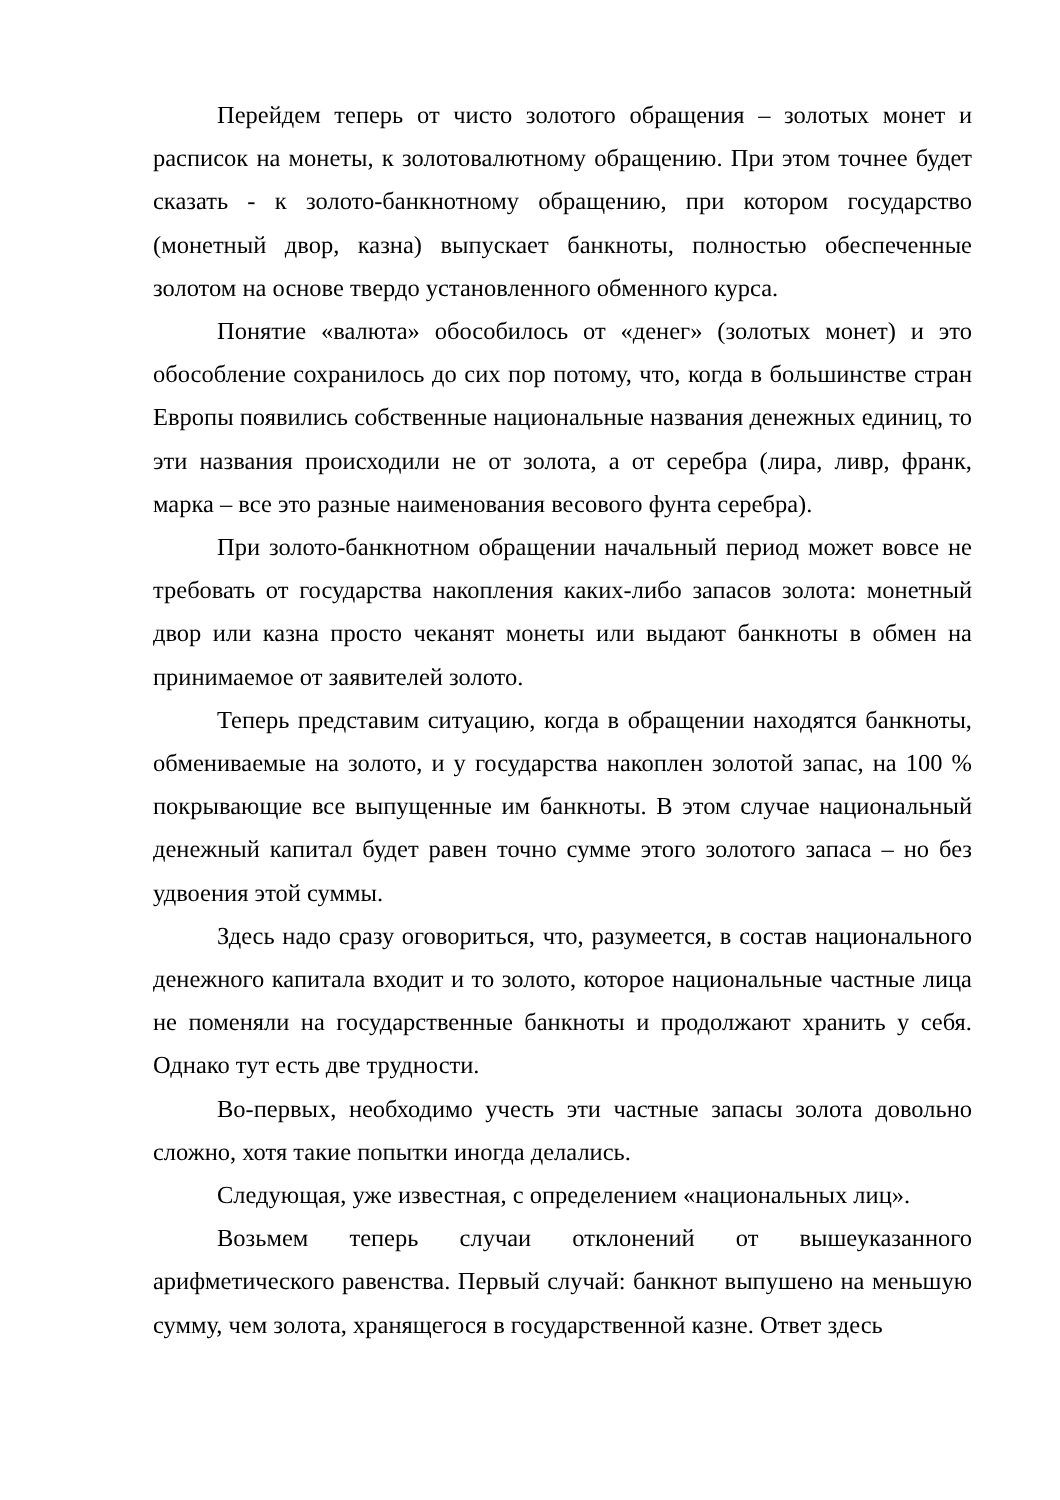Перейдем теперь от чисто золотого обращения – золотых монет и расписок на монеты, к золотовалютному обращению. При этом точнее будет сказать - к золото-банкнотному обращению, при котором государство (монетный двор, казна) выпускает банкноты, полностью обеспеченные золотом на основе твердо установленного обменного курса.
Понятие «валюта» обособилось от «денег» (золотых монет) и это обособление сохранилось до сих пор потому, что, когда в большинстве стран Европы появились собственные национальные названия денежных единиц, то эти названия происходили не от золота, а от серебра (лира, ливр, франк, марка – все это разные наименования весового фунта серебра).
При золото-банкнотном обращении начальный период может вовсе не требовать от государства накопления каких-либо запасов золота: монетный двор или казна просто чеканят монеты или выдают банкноты в обмен на принимаемое от заявителей золото.
Теперь представим ситуацию, когда в обращении находятся банкноты, обмениваемые на золото, и у государства накоплен золотой запас, на 100 % покрывающие все выпущенные им банкноты. В этом случае национальный денежный капитал будет равен точно сумме этого золотого запаса – но без удвоения этой суммы.
Здесь надо сразу оговориться, что, разумеется, в состав национального денежного капитала входит и то золото, которое национальные частные лица не поменяли на государственные банкноты и продолжают хранить у себя. Однако тут есть две трудности.
Во-первых, необходимо учесть эти частные запасы золота довольно сложно, хотя такие попытки иногда делались.
Следующая, уже известная, с определением «национальных лиц».
Возьмем теперь случаи отклонений от вышеуказанного арифметического равенства. Первый случай: банкнот выпушено на меньшую сумму, чем золота, хранящегося в государственной казне. Ответ здесь